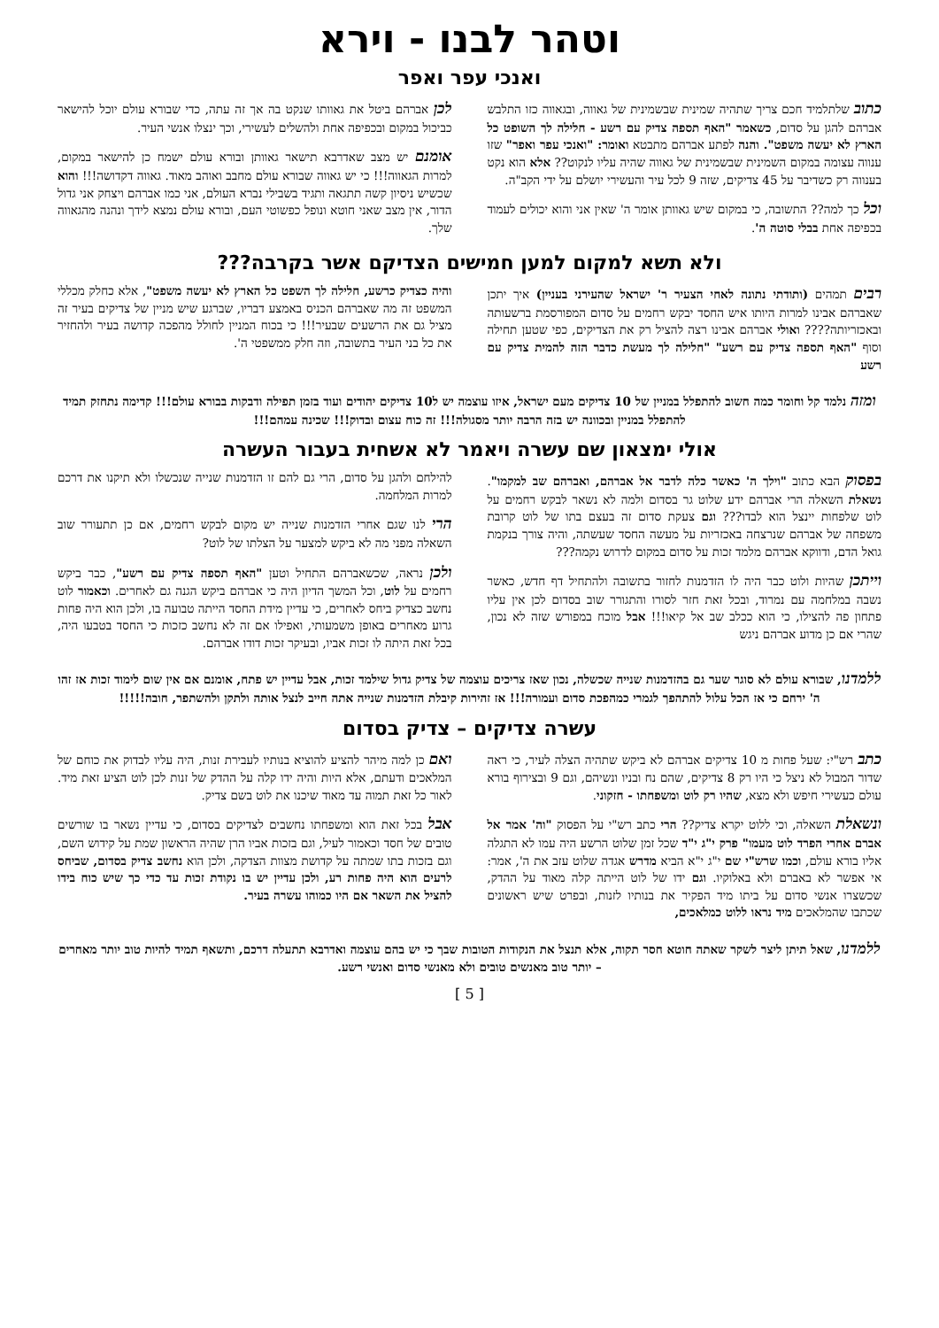וטהר לבנו - וירא
ואנכי עפר ואפר
כתוב שלתלמיד חכם צריך שתהיה שמינית שבשמינית של גאווה, ובגאווה כזו התלבש אברהם להגן על סדום, כשאמר "האף תספה צדיק עם רשע - חלילה לך השופט כל הארץ לא יעשה משפט". והנה לפתע אברהם מתבטא ואומר: "ואנכי עפר ואפר" שזו ענווה עצומה במקום השמינית שבשמינית של גאווה שהיה עליו לנקוט?? אלא הוא נקט בענווה רק כשדיבר על 45 צדיקים, שזה 9 לכל עיר והעשירי יושלם על ידי הקב"ה.
וכל כך למה?? התשובה, כי במקום שיש גאוותן אומר ה' שאין אני והוא יכולים לעמוד בכפיפה אחת בבלי סוטה ה'.
לכן אברהם ביטל את גאוותו שנקט בה אך זה עתה, כדי שבורא עולם יוכל להישאר כביכול במקום ובכפיפה אחת ולהשלים לעשירי, וכך ינצלו אנשי העיר.
אומנם יש מצב שאדרבא תישאר גאוותן ובורא עולם ישמח כן להישאר במקום, למרות הגאווה!!! כי יש גאווה שבורא עולם מחבב ואוהב מאוד. גאווה דקדושה!!! והוא שכשיש ניסיון קשה תתגאה ותגיד בשבילי נברא העולם, אני כמו אברהם ויצחק אני גדול הדור, אין מצב שאני חוטא ונופל כפשוטי העם, ובורא עולם נמצא לידך ונהנה מהגאווה שלך.
ולא תשא למקום למען חמישים הצדיקם אשר בקרבה???
רבים תמהים (ותודתי נתונה לאחי הצעיר ר' ישראל שהעירני בעניין) איך יתכן שאברהם אבינו למרות היותו איש החסד יבקש רחמים על סדום המפורסמת ברשעותה ובאכזריותה???? ואולי אברהם אבינו רצה להציל רק את הצדיקים, כפי שטען תחילה וסוף "האף תספה צדיק עם רשע" "חלילה לך מעשת כדבר הזה להמית צדיק עם רשע
והיה כצדיק כרשע, חלילה לך השפט כל הארץ לא יעשה משפט", אלא כחלק מכללי המשפט זה מה שאברהם הכניס באמצע דבריו, שברגע שיש מניין של צדיקים בעיר זה מציל גם את הרשעים שבעיר!!! כי בכוח המניין לחולל מהפכה קדושה בעיר ולהחזיר את כל בני העיר בתשובה, וזה חלק ממשפטי ה'.
ומזה נלמד קל וחומר כמה חשוב להתפלל במניין של 10 צדיקים מעם ישראל, איזו עוצמה יש ל10 צדיקים יהודים ועוד בזמן תפילה ודבקות בבורא עולם!!! קדימה נתחזק תמיד להתפלל במניין ובכוונה יש בזה הרבה יותר מסגולה!!! זה כוח עצום ובדוק!!! שכינה עמהם!!!
אולי ימצאון שם עשרה ויאמר לא אשחית בעבור העשרה
בפסוק הבא כתוב "וילך ה' כאשר כלה לדבר אל אברהם, ואברהם שב למקמו". נשאלת השאלה הרי אברהם ידע שלוט גר בסדום ולמה לא נשאר לבקש רחמים על לוט שלפחות יינצל הוא לבדו??? וגם צעקת סדום זה בעצם בתו של לוט קרובת משפחה של אברהם שנרצחה באכזריות על מעשה החסד שעשתה, והיה צורך בנקמת גואל הדם, ודווקא אברהם מלמד זכות על סדום במקום לדרוש נקמה???
וייתכן שהיות ולוט כבר היה לו הזדמנות לחזור בתשובה ולהתחיל דף חדש, כאשר נשבה במלחמה עם נמרוד, ובכל זאת חזר לסורו והתגורר שוב בסדום לכן אין עליו פתחון פה להצילו, כי הוא ככלב שב אל קיאו!!! אבל מוכח במפורש שזה לא נכון, שהרי אם כן מדוע אברהם ניגש
להילחם ולהגן על סדום, הרי גם להם זו הזדמנות שנייה שנכשלו ולא תיקנו את דרכם למרות המלחמה.
הרי לנו שגם אחרי הזדמנות שנייה יש מקום לבקש רחמים, אם כן תתעורר שוב השאלה מפני מה לא ביקש למצער על הצלתו של לוט?
ולכן נראה, שכשאברהם התחיל וטען "האף תספה צדיק עם רשע", כבר ביקש רחמים על לוט, וכל המשך הדיון היה כי אברהם ביקש הגנה גם לאחרים. וכאמור לוט נחשב כצדיק ביחס לאחרים, כי עדיין מידת החסד הייתה טבועה בו, ולכן הוא היה פחות גרוע מאחרים באופן משמעותי, ואפילו אם זה לא נחשב כזכות כי החסד בטבעו היה, בכל זאת היתה לו זכות אביו, ובעיקר זכות דודו אברהם.
ללמדנו, שבורא עולם לא סוגר שער גם בהזדמנות שנייה שכשלה, נכון שאז צריכים עוצמה של צדיק גדול שילמד זכות, אבל עדיין יש פתח, אומנם אם אין שום לימוד זכות אז זהו ה' ירחם כי אז הכל עלול להתהפך לגמרי כמהפכת סדום ועמורה!!! אז זהירות קיבלת הזדמנות שנייה אתה חייב לנצל אותה ולתקן ולהשתפר, חובה!!!!!
עשרה צדיקים – צדיק בסדום
כתב רש"י: שעל פחות מ 10 צדיקים אברהם לא ביקש שתהיה הצלה לעיר, כי ראה שדור המבול לא ניצל כי היו רק 8 צדיקים, שהם נח ובניו ונשיהם, וגם 9 ובצירוף בורא עולם כעשירי חיפש ולא מצא, שהיו רק לוט ומשפחתו - חזקוני.
ונשאלת השאלה, וכי ללוט יקרא צדיק?? הרי כתב רש"י על הפסוק "וה' אמר אל אברם אחרי הפרד לוט מעמו" פרק י"ג י"ד שכל זמן שלוט הרשע היה עמו לא התגלה אליו בורא עולם, וכמו שרש"י שם י"ג י"א הביא מדרש אגדה שלוט עזב את ה', אמר: אי אפשר לא באברם ולא באלוקיו. וגם ידו של לוט הייתה קלה מאוד על ההדק, שכשצרו אנשי סדום על ביתו מיד הפקיר את בנותיו לזנות, ובפרט שיש ראשונים שכתבו שהמלאכים מיד נראו ללוט כמלאכים,
ואם כן למה מיהר להציע להוציא בנותיו לעבירת זנות, היה עליו לבדוק את כוחם של המלאכים ודעתם, אלא היות והיה ידו קלה על ההדק של זנות לכן לוט הציע זאת מיד. לאור כל זאת תמוה עד מאוד שיכנו את לוט בשם צדיק.
אבל בכל זאת הוא ומשפחתו נחשבים לצדיקים בסדום, כי עדיין נשאר בו שורשים טובים של חסד וכאמור לעיל, וגם בזכות אביו הרן שהיה הראשון שמת על קידוש השם, וגם בזכות בתו שמתה על קדושת מצוות הצדקה, ולכן הוא נחשב צדיק בסדום, שביחס לרעים הוא היה פחות רע, ולכן עדיין יש בו נקודת זכות עד כדי כך שיש כוח בידו להציל את השאר אם היו כמוהו עשרה בעיר.
ללמדנו, שאל תיתן ליצר לשקר שאתה חוטא חסר תקוה, אלא תנצל את הנקודות הטובות שבך כי יש בהם עוצמה ואדרבא תתעלה דרכם, ותשאף תמיד להיות טוב יותר מאחרים – יותר טוב מאנשים טובים ולא מאנשי סדום ואנשי רשע.
[ 5 ]